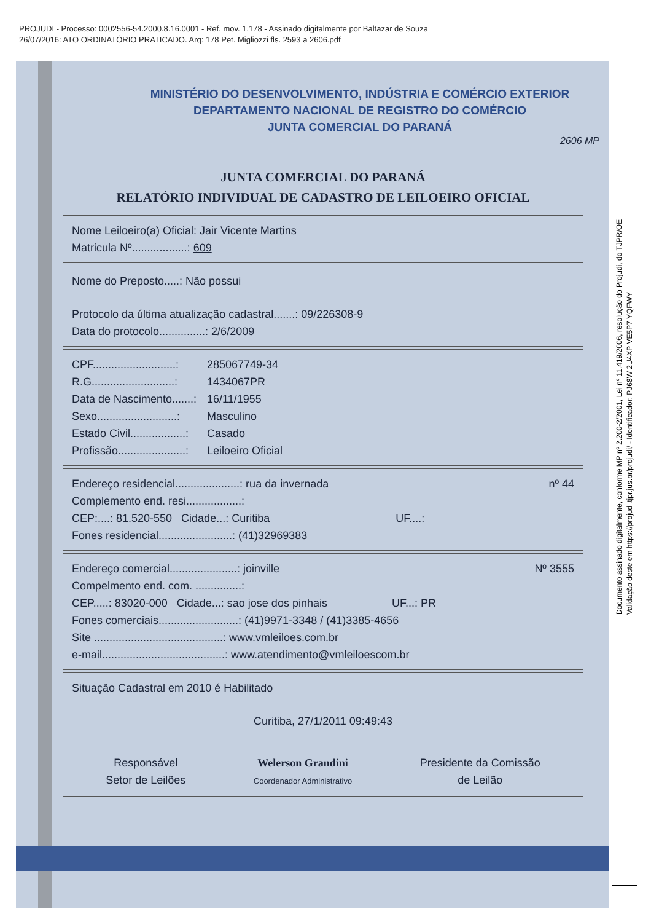PROJUDI - Processo: 0002556-54.2000.8.16.0001 - Ref. mov. 1.178 - Assinado digitalmente por Baltazar de Souza
26/07/2016: ATO ORDINATÓRIO PRATICADO. Arq: 178 Pet. Migliozzi fls. 2593 a 2606.pdf
MINISTÉRIO DO DESENVOLVIMENTO, INDÚSTRIA E COMÉRCIO EXTERIOR
DEPARTAMENTO NACIONAL DE REGISTRO DO COMÉRCIO
JUNTA COMERCIAL DO PARANÁ
2606 MP
JUNTA COMERCIAL DO PARANÁ
RELATÓRIO INDIVIDUAL DE CADASTRO DE LEILOEIRO OFICIAL
Nome Leiloeiro(a) Oficial: Jair Vicente Martins
Matricula Nº..................: 609
Nome do Preposto.....: Não possui
Protocolo da última atualização cadastral.......: 09/226308-9
Data do protocolo...............: 2/6/2009
CPF...........................: 285067749-34
R.G...........................: 1434067PR
Data de Nascimento.......: 16/11/1955
Sexo..........................: Masculino
Estado Civil..................: Casado
Profissão......................: Leiloeiro Oficial
Endereço residencial.....................: rua da invernada nº 44
Complemento end. resi..................:
CEP:....: 81.520-550 Cidade...: Curitiba UF....:
Fones residencial........................: (41)32969383
Endereço comercial......................: joinville Nº 3555
Compelmento end. com. ...............:
CEP.....: 83020-000 Cidade...: sao jose dos pinhais UF...: PR
Fones comerciais..........................: (41)9971-3348 / (41)3385-4656
Site ..........................................: www.vmleiloes.com.br
e-mail........................................: www.atendimento@vmleiloescom.br
Situação Cadastral em 2010 é Habilitado
Curitiba, 27/1/2011 09:49:43
Responsável
Setor de Leilões
Welerson Grandini
Coordenador Administrativo
Presidente da Comissão
de Leilão
Documento assinado digitalmente, conforme MP nº 2.200-2/2001, Lei nº 11.419/2006, resolução do Projudi, do TJPR/OE
Validação deste em https://projudi.tjpr.jus.br/projudi/ - Identificador: PJ68W 2U4XP VE5P7 YQFWY